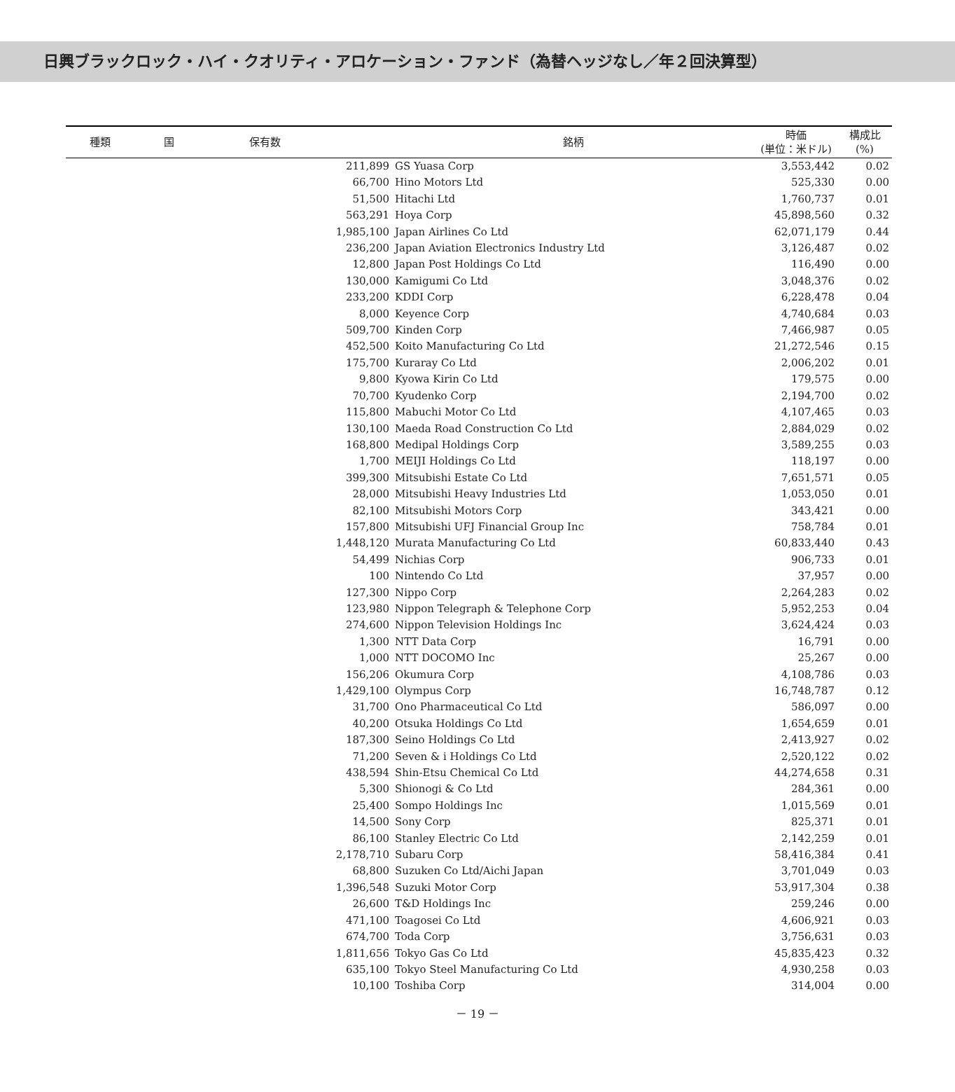日興ブラックロック・ハイ・クオリティ・アロケーション・ファンド（為替ヘッジなし／年２回決算型）
| 種類 | 国 | 保有数 | 銘柄 | 時価 (単位：米ドル) | 構成比 (%) |
| --- | --- | --- | --- | --- | --- |
| | | 211,899 | GS Yuasa Corp | 3,553,442 | 0.02 |
| | | 66,700 | Hino Motors Ltd | 525,330 | 0.00 |
| | | 51,500 | Hitachi Ltd | 1,760,737 | 0.01 |
| | | 563,291 | Hoya Corp | 45,898,560 | 0.32 |
| | | 1,985,100 | Japan Airlines Co Ltd | 62,071,179 | 0.44 |
| | | 236,200 | Japan Aviation Electronics Industry Ltd | 3,126,487 | 0.02 |
| | | 12,800 | Japan Post Holdings Co Ltd | 116,490 | 0.00 |
| | | 130,000 | Kamigumi Co Ltd | 3,048,376 | 0.02 |
| | | 233,200 | KDDI Corp | 6,228,478 | 0.04 |
| | | 8,000 | Keyence Corp | 4,740,684 | 0.03 |
| | | 509,700 | Kinden Corp | 7,466,987 | 0.05 |
| | | 452,500 | Koito Manufacturing Co Ltd | 21,272,546 | 0.15 |
| | | 175,700 | Kuraray Co Ltd | 2,006,202 | 0.01 |
| | | 9,800 | Kyowa Kirin Co Ltd | 179,575 | 0.00 |
| | | 70,700 | Kyudenko Corp | 2,194,700 | 0.02 |
| | | 115,800 | Mabuchi Motor Co Ltd | 4,107,465 | 0.03 |
| | | 130,100 | Maeda Road Construction Co Ltd | 2,884,029 | 0.02 |
| | | 168,800 | Medipal Holdings Corp | 3,589,255 | 0.03 |
| | | 1,700 | MEIJI Holdings Co Ltd | 118,197 | 0.00 |
| | | 399,300 | Mitsubishi Estate Co Ltd | 7,651,571 | 0.05 |
| | | 28,000 | Mitsubishi Heavy Industries Ltd | 1,053,050 | 0.01 |
| | | 82,100 | Mitsubishi Motors Corp | 343,421 | 0.00 |
| | | 157,800 | Mitsubishi UFJ Financial Group Inc | 758,784 | 0.01 |
| | | 1,448,120 | Murata Manufacturing Co Ltd | 60,833,440 | 0.43 |
| | | 54,499 | Nichias Corp | 906,733 | 0.01 |
| | | 100 | Nintendo Co Ltd | 37,957 | 0.00 |
| | | 127,300 | Nippo Corp | 2,264,283 | 0.02 |
| | | 123,980 | Nippon Telegraph & Telephone Corp | 5,952,253 | 0.04 |
| | | 274,600 | Nippon Television Holdings Inc | 3,624,424 | 0.03 |
| | | 1,300 | NTT Data Corp | 16,791 | 0.00 |
| | | 1,000 | NTT DOCOMO Inc | 25,267 | 0.00 |
| | | 156,206 | Okumura Corp | 4,108,786 | 0.03 |
| | | 1,429,100 | Olympus Corp | 16,748,787 | 0.12 |
| | | 31,700 | Ono Pharmaceutical Co Ltd | 586,097 | 0.00 |
| | | 40,200 | Otsuka Holdings Co Ltd | 1,654,659 | 0.01 |
| | | 187,300 | Seino Holdings Co Ltd | 2,413,927 | 0.02 |
| | | 71,200 | Seven & i Holdings Co Ltd | 2,520,122 | 0.02 |
| | | 438,594 | Shin-Etsu Chemical Co Ltd | 44,274,658 | 0.31 |
| | | 5,300 | Shionogi & Co Ltd | 284,361 | 0.00 |
| | | 25,400 | Sompo Holdings Inc | 1,015,569 | 0.01 |
| | | 14,500 | Sony Corp | 825,371 | 0.01 |
| | | 86,100 | Stanley Electric Co Ltd | 2,142,259 | 0.01 |
| | | 2,178,710 | Subaru Corp | 58,416,384 | 0.41 |
| | | 68,800 | Suzuken Co Ltd/Aichi Japan | 3,701,049 | 0.03 |
| | | 1,396,548 | Suzuki Motor Corp | 53,917,304 | 0.38 |
| | | 26,600 | T&D Holdings Inc | 259,246 | 0.00 |
| | | 471,100 | Toagosei Co Ltd | 4,606,921 | 0.03 |
| | | 674,700 | Toda Corp | 3,756,631 | 0.03 |
| | | 1,811,656 | Tokyo Gas Co Ltd | 45,835,423 | 0.32 |
| | | 635,100 | Tokyo Steel Manufacturing Co Ltd | 4,930,258 | 0.03 |
| | | 10,100 | Toshiba Corp | 314,004 | 0.00 |
－ 19 －